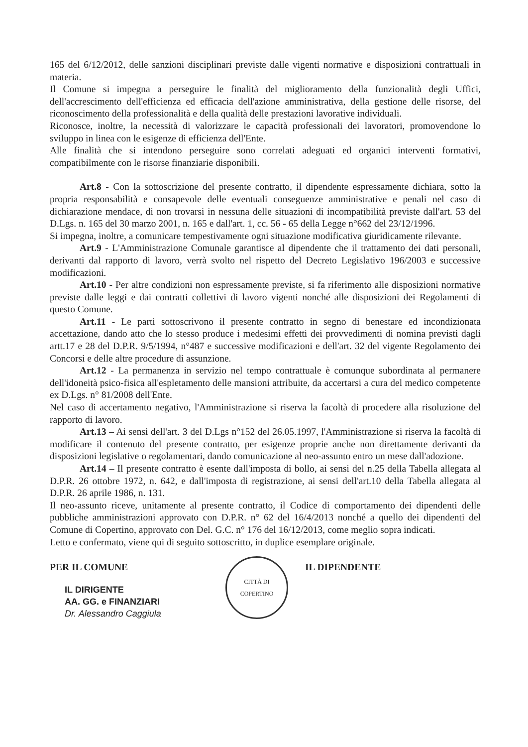165 del 6/12/2012, delle sanzioni disciplinari previste dalle vigenti normative e disposizioni contrattuali in materia.
Il Comune si impegna a perseguire le finalità del miglioramento della funzionalità degli Uffici, dell'accrescimento dell'efficienza ed efficacia dell'azione amministrativa, della gestione delle risorse, del riconoscimento della professionalità e della qualità delle prestazioni lavorative individuali.
Riconosce, inoltre, la necessità di valorizzare le capacità professionali dei lavoratori, promovendone lo sviluppo in linea con le esigenze di efficienza dell'Ente.
Alle finalità che si intendono perseguire sono correlati adeguati ed organici interventi formativi, compatibilmente con le risorse finanziarie disponibili.
Art.8 - Con la sottoscrizione del presente contratto, il dipendente espressamente dichiara, sotto la propria responsabilità e consapevole delle eventuali conseguenze amministrative e penali nel caso di dichiarazione mendace, di non trovarsi in nessuna delle situazioni di incompatibilità previste dall'art. 53 del D.Lgs. n. 165 del 30 marzo 2001, n. 165 e dall'art. 1, cc. 56 - 65 della Legge n°662 del 23/12/1996.
Si impegna, inoltre, a comunicare tempestivamente ogni situazione modificativa giuridicamente rilevante.
Art.9 - L'Amministrazione Comunale garantisce al dipendente che il trattamento dei dati personali, derivanti dal rapporto di lavoro, verrà svolto nel rispetto del Decreto Legislativo 196/2003 e successive modificazioni.
Art.10 - Per altre condizioni non espressamente previste, si fa riferimento alle disposizioni normative previste dalle leggi e dai contratti collettivi di lavoro vigenti nonché alle disposizioni dei Regolamenti di questo Comune.
Art.11 - Le parti sottoscrivono il presente contratto in segno di benestare ed incondizionata accettazione, dando atto che lo stesso produce i medesimi effetti dei provvedimenti di nomina previsti dagli artt.17 e 28 del D.P.R. 9/5/1994, n°487 e successive modificazioni e dell'art. 32 del vigente Regolamento dei Concorsi e delle altre procedure di assunzione.
Art.12 - La permanenza in servizio nel tempo contrattuale è comunque subordinata al permanere dell'idoneità psico-fisica all'espletamento delle mansioni attribuite, da accertarsi a cura del medico competente ex D.Lgs. n° 81/2008 dell'Ente.
Nel caso di accertamento negativo, l'Amministrazione si riserva la facoltà di procedere alla risoluzione del rapporto di lavoro.
Art.13 – Ai sensi dell'art. 3 del D.Lgs n°152 del 26.05.1997, l'Amministrazione si riserva la facoltà di modificare il contenuto del presente contratto, per esigenze proprie anche non direttamente derivanti da disposizioni legislative o regolamentari, dando comunicazione al neo-assunto entro un mese dall'adozione.
Art.14 – Il presente contratto è esente dall'imposta di bollo, ai sensi del n.25 della Tabella allegata al D.P.R. 26 ottobre 1972, n. 642, e dall'imposta di registrazione, ai sensi dell'art.10 della Tabella allegata al D.P.R. 26 aprile 1986, n. 131.
Il neo-assunto riceve, unitamente al presente contratto, il Codice di comportamento dei dipendenti delle pubbliche amministrazioni approvato con D.P.R. n° 62 del 16/4/2013 nonché a quello dei dipendenti del Comune di Copertino, approvato con Del. G.C. n° 176 del 16/12/2013, come meglio sopra indicati.
Letto e confermato, viene qui di seguito sottoscritto, in duplice esemplare originale.
PER IL COMUNE
IL DIRIGENTE
AA. GG. e FINANZIARI
Dr. Alessandro Caggiula
CITTÀ DI COPERTINO
IL DIPENDENTE